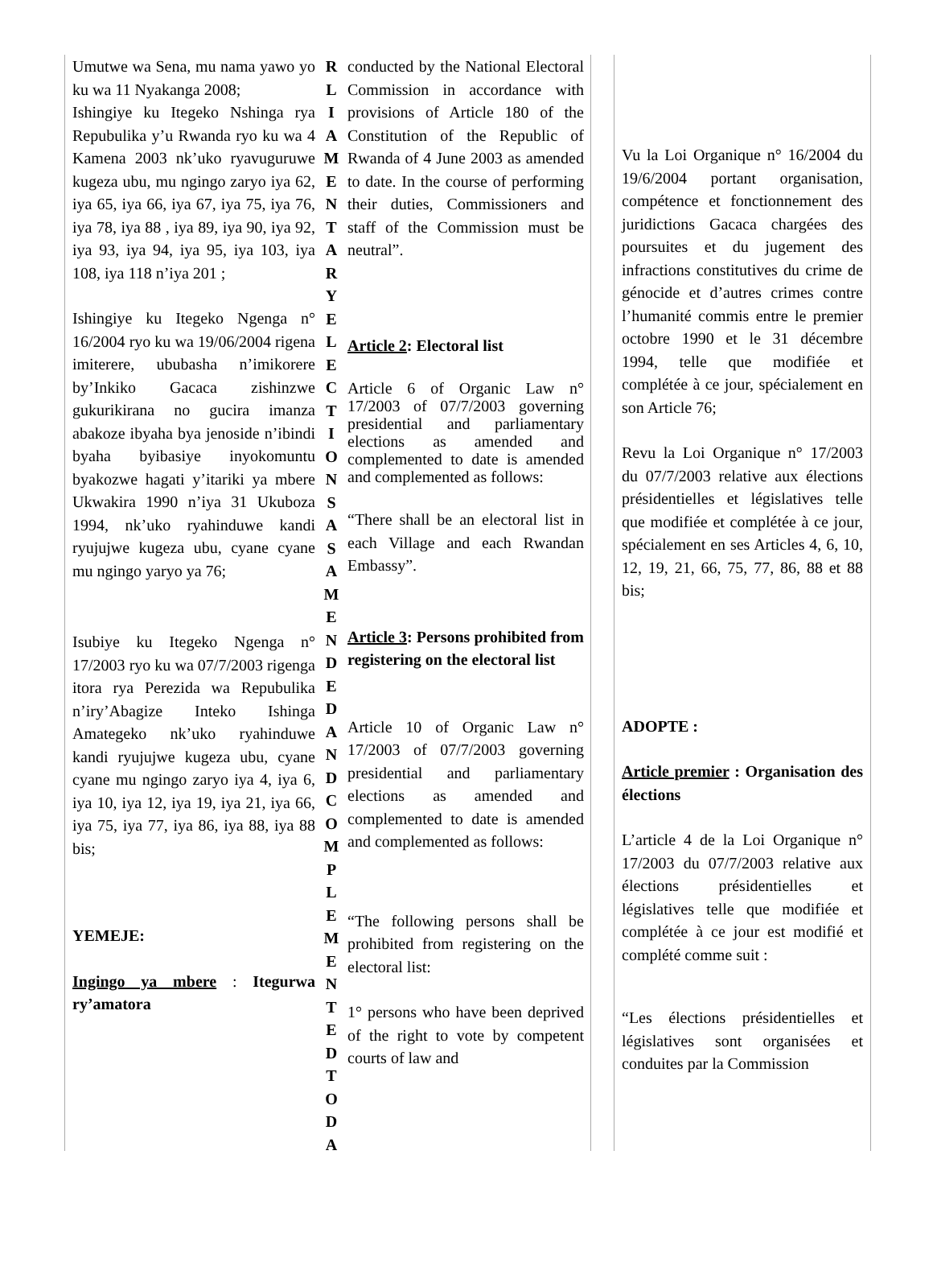Umutwe wa Sena, mu nama yawo yo ku wa 11 Nyakanga 2008;
Ishingiye ku Itegeko Nshinga rya Repubulika y’u Rwanda ryo ku wa 4 Kamena 2003 nk’uko ryavuguruwe kugeza ubu, mu ngingo zaryo iya 62, iya 65, iya 66, iya 67, iya 75, iya 76, iya 78, iya 88 , iya 89, iya 90, iya 92, iya 93, iya 94, iya 95, iya 103, iya 108, iya 118 n’iya 201 ;
Ishingiye ku Itegeko Ngenga n° 16/2004 ryo ku wa 19/06/2004 rigena imiterere, ububasha n’imikorere by’Inkiko Gacaca zishinzwe gukurikirana no gucira imanza abakoze ibyaha bya jenoside n’ibindi byaha byibasiye inyokomuntu byakozwe hagati y’itariki ya mbere Ukwakira 1990 n’iya 31 Ukuboza 1994, nk’uko ryahinduwe kandi ryujujwe kugeza ubu, cyane cyane mu ngingo yaryo ya 76;
Isubiye ku Itegeko Ngenga n° 17/2003 ryo ku wa 07/7/2003 rigenga itora rya Perezida wa Repubulika n’iry’Abagize Inteko Ishinga Amategeko nk’uko ryahinduwe kandi ryujujwe kugeza ubu, cyane cyane mu ngingo zaryo iya 4, iya 6, iya 10, iya 12, iya 19, iya 21, iya 66, iya 75, iya 77, iya 86, iya 88, iya 88 bis;
YEMEJE:
Ingingo ya mbere : Itegurwa ry’amatora
R L I A M E N T A R Y E L E C T I O N S A S A M E N D E D A N D C O M P L E M E N T E D T O D A
conducted by the National Electoral Commission in accordance with provisions of Article 180 of the Constitution of the Republic of Rwanda of 4 June 2003 as amended to date. In the course of performing their duties, Commissioners and staff of the Commission must be neutral”.
Article 2: Electoral list
Article 6 of Organic Law n° 17/2003 of 07/7/2003 governing presidential and parliamentary elections as amended and complemented to date is amended and complemented as follows:
“There shall be an electoral list in each Village and each Rwandan Embassy”.
Article 3: Persons prohibited from registering on the electoral list
Article 10 of Organic Law n° 17/2003 of 07/7/2003 governing presidential and parliamentary elections as amended and complemented to date is amended and complemented as follows:
“The following persons shall be prohibited from registering on the electoral list:
1° persons who have been deprived of the right to vote by competent courts of law and
Vu la Loi Organique n° 16/2004 du 19/6/2004 portant organisation, compétence et fonctionnement des juridictions Gacaca chargées des poursuites et du jugement des infractions constitutives du crime de génocide et d’autres crimes contre l’humanité commis entre le premier octobre 1990 et le 31 décembre 1994, telle que modifiée et complétée à ce jour, spécialement en son Article 76;
Revu la Loi Organique n° 17/2003 du 07/7/2003 relative aux élections présidentielles et législatives telle que modifiée et complétée à ce jour, spécialement en ses Articles 4, 6, 10, 12, 19, 21, 66, 75, 77, 86, 88 et 88 bis;
ADOPTE :
Article premier : Organisation des élections
L’article 4 de la Loi Organique n° 17/2003 du 07/7/2003 relative aux élections présidentielles et législatives telle que modifiée et complétée à ce jour est modifié et complété comme suit :
“Les élections présidentielles et législatives sont organisées et conduites par la Commission